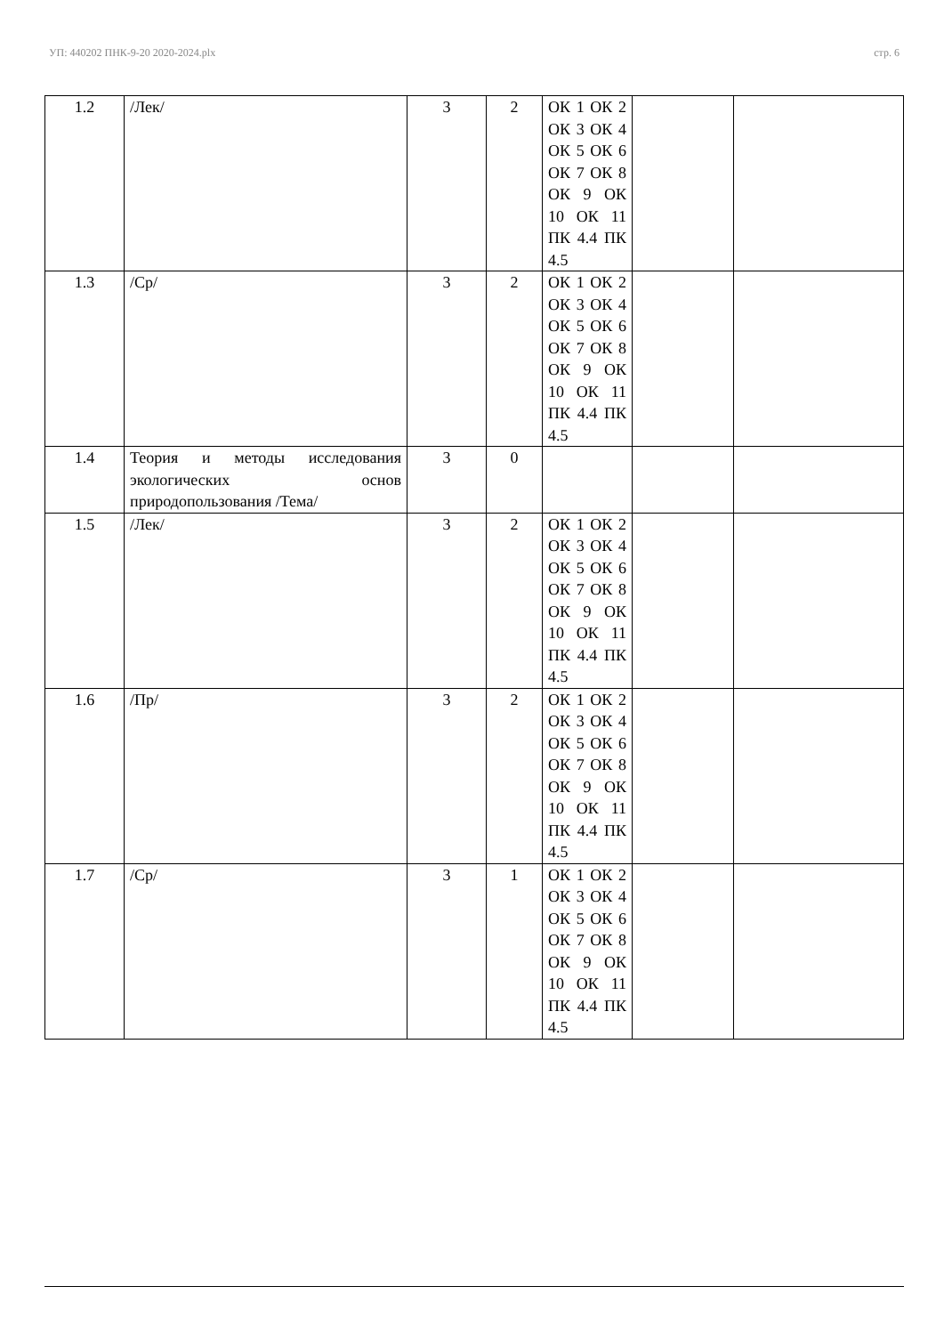УП: 440202 ПНК-9-20 2020-2024.plx стр. 6
| 1.2 | /Лек/ | 3 | 2 | ОК 1 ОК 2 ОК 3 ОК 4 ОК 5 ОК 6 ОК 7 ОК 8 ОК 9 ОК 10 ОК 11 ПК 4.4 ПК 4.5 | | |
| 1.3 | /Ср/ | 3 | 2 | ОК 1 ОК 2 ОК 3 ОК 4 ОК 5 ОК 6 ОК 7 ОК 8 ОК 9 ОК 10 ОК 11 ПК 4.4 ПК 4.5 | | |
| 1.4 | Теория и методы исследования экологических основ природопользования /Тема/ | 3 | 0 | | | |
| 1.5 | /Лек/ | 3 | 2 | ОК 1 ОК 2 ОК 3 ОК 4 ОК 5 ОК 6 ОК 7 ОК 8 ОК 9 ОК 10 ОК 11 ПК 4.4 ПК 4.5 | | |
| 1.6 | /Пр/ | 3 | 2 | ОК 1 ОК 2 ОК 3 ОК 4 ОК 5 ОК 6 ОК 7 ОК 8 ОК 9 ОК 10 ОК 11 ПК 4.4 ПК 4.5 | | |
| 1.7 | /Ср/ | 3 | 1 | ОК 1 ОК 2 ОК 3 ОК 4 ОК 5 ОК 6 ОК 7 ОК 8 ОК 9 ОК 10 ОК 11 ПК 4.4 ПК 4.5 | | |